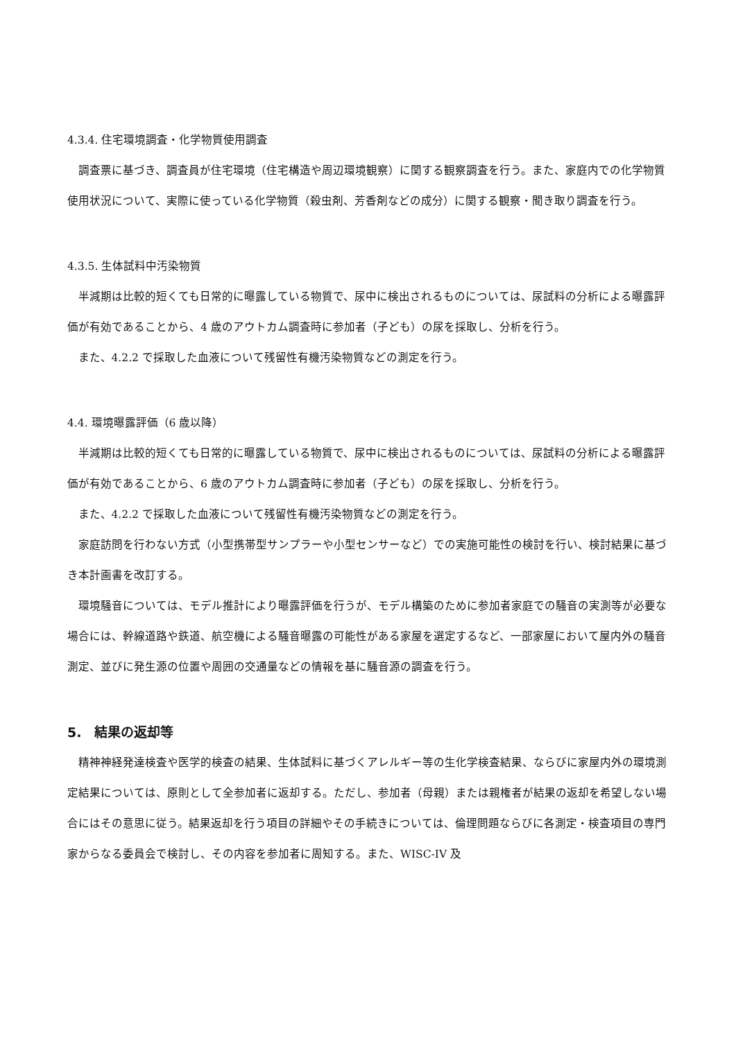4.3.4. 住宅環境調査・化学物質使用調査
調査票に基づき、調査員が住宅環境（住宅構造や周辺環境観察）に関する観察調査を行う。また、家庭内での化学物質使用状況について、実際に使っている化学物質（殺虫剤、芳香剤などの成分）に関する観察・聞き取り調査を行う。
4.3.5. 生体試料中汚染物質
半減期は比較的短くても日常的に曝露している物質で、尿中に検出されるものについては、尿試料の分析による曝露評価が有効であることから、4 歳のアウトカム調査時に参加者（子ども）の尿を採取し、分析を行う。
また、4.2.2 で採取した血液について残留性有機汚染物質などの測定を行う。
4.4. 環境曝露評価（6 歳以降）
半減期は比較的短くても日常的に曝露している物質で、尿中に検出されるものについては、尿試料の分析による曝露評価が有効であることから、6 歳のアウトカム調査時に参加者（子ども）の尿を採取し、分析を行う。
また、4.2.2 で採取した血液について残留性有機汚染物質などの測定を行う。
家庭訪問を行わない方式（小型携帯型サンプラーや小型センサーなど）での実施可能性の検討を行い、検討結果に基づき本計画書を改訂する。
環境騒音については、モデル推計により曝露評価を行うが、モデル構築のために参加者家庭での騒音の実測等が必要な場合には、幹線道路や鉄道、航空機による騒音曝露の可能性がある家屋を選定するなど、一部家屋において屋内外の騒音測定、並びに発生源の位置や周囲の交通量などの情報を基に騒音源の調査を行う。
5.　結果の返却等
精神神経発達検査や医学的検査の結果、生体試料に基づくアレルギー等の生化学検査結果、ならびに家屋内外の環境測定結果については、原則として全参加者に返却する。ただし、参加者（母親）または親権者が結果の返却を希望しない場合にはその意思に従う。結果返却を行う項目の詳細やその手続きについては、倫理問題ならびに各測定・検査項目の専門家からなる委員会で検討し、その内容を参加者に周知する。また、WISC-IV 及